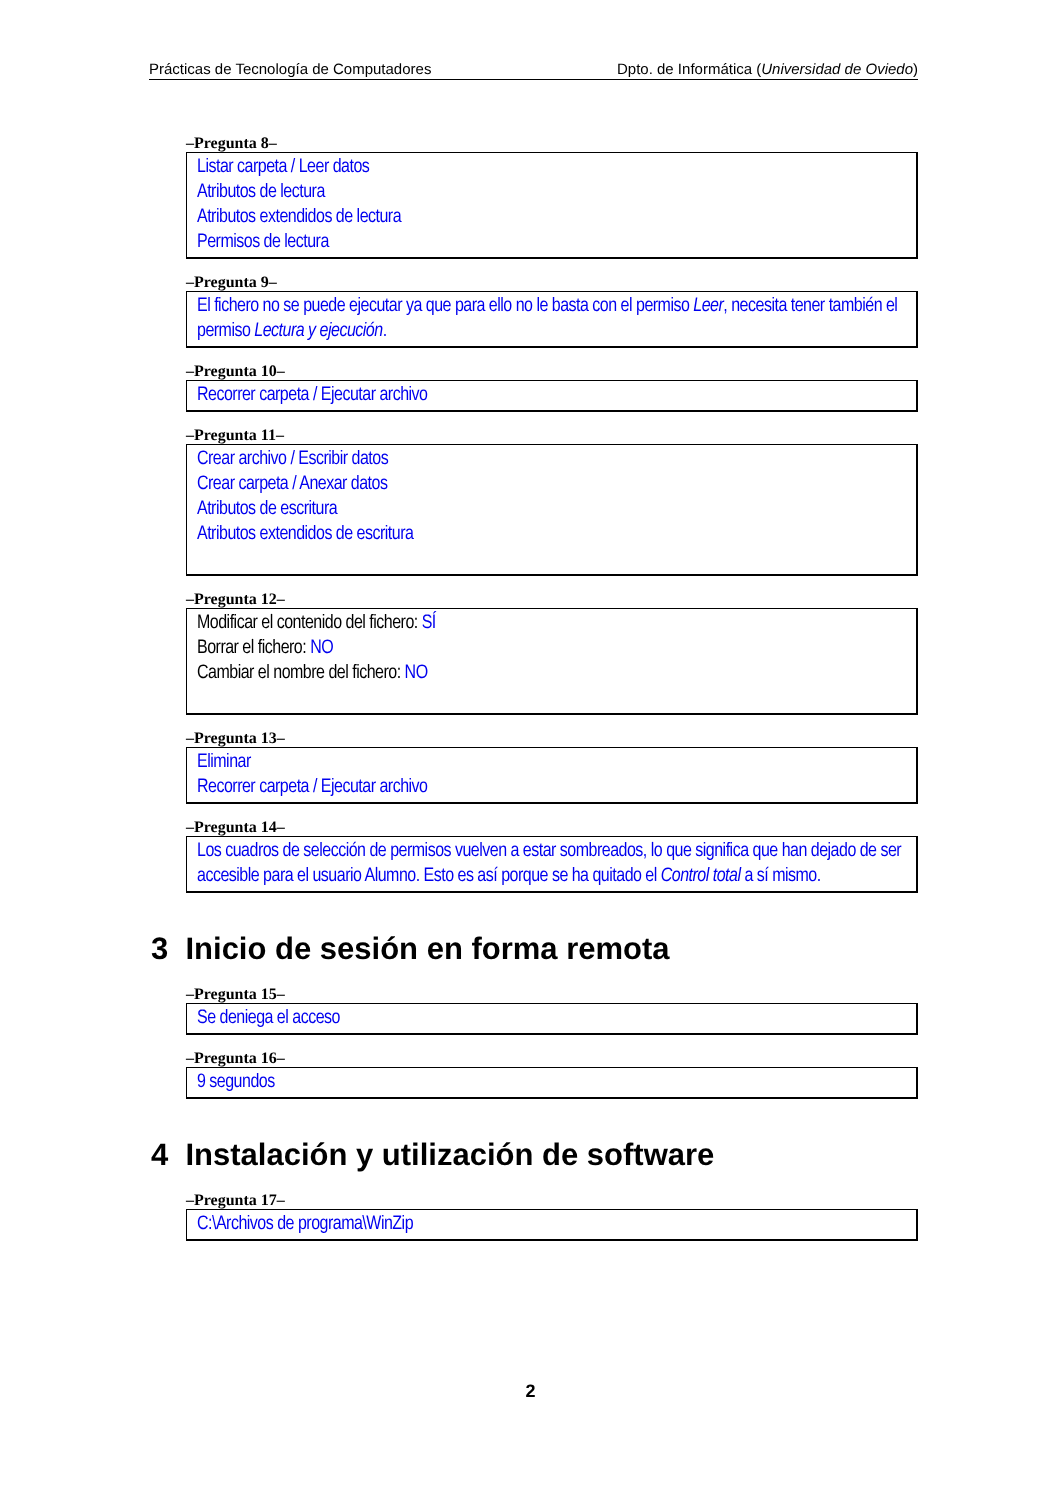Prácticas de Tecnología de Computadores Dpto. de Informática (Universidad de Oviedo)
–Pregunta 8–
Listar carpeta / Leer datos
Atributos de lectura
Atributos extendidos de lectura
Permisos de lectura
–Pregunta 9–
El fichero no se puede ejecutar ya que para ello no le basta con el permiso Leer, necesita tener también el permiso Lectura y ejecución.
–Pregunta 10–
Recorrer carpeta / Ejecutar archivo
–Pregunta 11–
Crear archivo / Escribir datos
Crear carpeta / Anexar datos
Atributos de escritura
Atributos extendidos de escritura
–Pregunta 12–
Modificar el contenido del fichero: SÍ
Borrar el fichero: NO
Cambiar el nombre del fichero: NO
–Pregunta 13–
Eliminar
Recorrer carpeta / Ejecutar archivo
–Pregunta 14–
Los cuadros de selección de permisos vuelven a estar sombreados, lo que significa que han dejado de ser accesible para el usuario Alumno. Esto es así porque se ha quitado el Control total a sí mismo.
3 Inicio de sesión en forma remota
–Pregunta 15–
Se deniega el acceso
–Pregunta 16–
9 segundos
4 Instalación y utilización de software
–Pregunta 17–
C:\Archivos de programa\WinZip
2